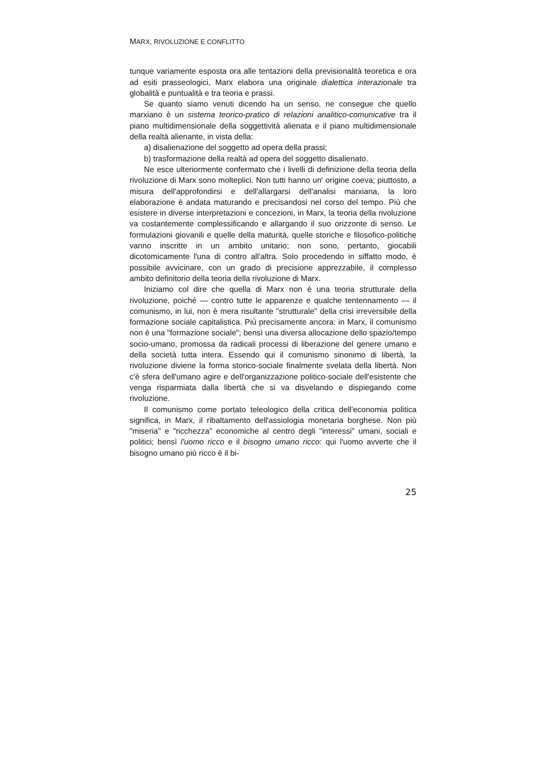MARX, RIVOLUZIONE E CONFLITTO
tunque variamente esposta ora alle tentazioni della previsionalità teoretica e ora ad esiti prasseologici, Marx elabora una originale dialettica interazionale tra globalità e puntualità e tra teoria e prassi.
Se quanto siamo venuti dicendo ha un senso, ne consegue che quello marxiano è un sistema teorico-pratico di relazioni analitico-comunicative tra il piano multidimensionale della soggettività alienata e il piano multidimensionale della realtà alienante, in vista della:
a) disalienazione del soggetto ad opera della prassi;
b) trasformazione della realtà ad opera del soggetto disalienato.
Ne esce ulteriormente confermato che i livelli di definizione della teoria della rivoluzione di Marx sono molteplici. Non tutti hanno un' origine coeva; piuttosto, a misura dell'approfondirsi e dell'allargarsi dell'analisi marxiana, la loro elaborazione è andata maturando e precisandosi nel corso del tempo. Più che esistere in diverse interpretazioni e concezioni, in Marx, la teoria della rivoluzione va costantemente complessificando e allargando il suo orizzonte di senso. Le formulazioni giovanili e quelle della maturità, quelle storiche e filosofico-politiche vanno inscritte in un ambito unitario; non sono, pertanto, giocabili dicotomicamente l'una di contro all'altra. Solo procedendo in siffatto modo, è possibile avvicinare, con un grado di precisione apprezzabile, il complesso ambito definitorio della teoria della rivoluzione di Marx.
Iniziamo col dire che quella di Marx non è una teoria strutturale della rivoluzione, poiché — contro tutte le apparenze e qualche tentennamento — il comunismo, in lui, non è mera risultante "strutturale" della crisi irreversibile della formazione sociale capitalistica. Più precisamente ancora: in Marx, il comunismo non è una "formazione sociale"; bensì una diversa allocazione dello spazio/tempo socio-umano, promossa da radicali processi di liberazione del genere umano e della società tutta intera. Essendo qui il comunismo sinonimo di libertà, la rivoluzione diviene la forma storico-sociale finalmente svelata della libertà. Non c'è sfera dell'umano agire e dell'organizzazione politico-sociale dell'esistente che venga risparmiata dalla libertà che si va disvelando e dispiegando come rivoluzione.
Il comunismo come portato teleologico della critica dell'economia politica significa, in Marx, il ribaltamento dell'assiologia monetaria borghese. Non più "miseria" e "ricchezza" economiche al centro degli "interessi" umani, sociali e politici; bensì l'uomo ricco e il bisogno umano ricco: qui l'uomo avverte che il bisogno umano più ricco è il bi-
25